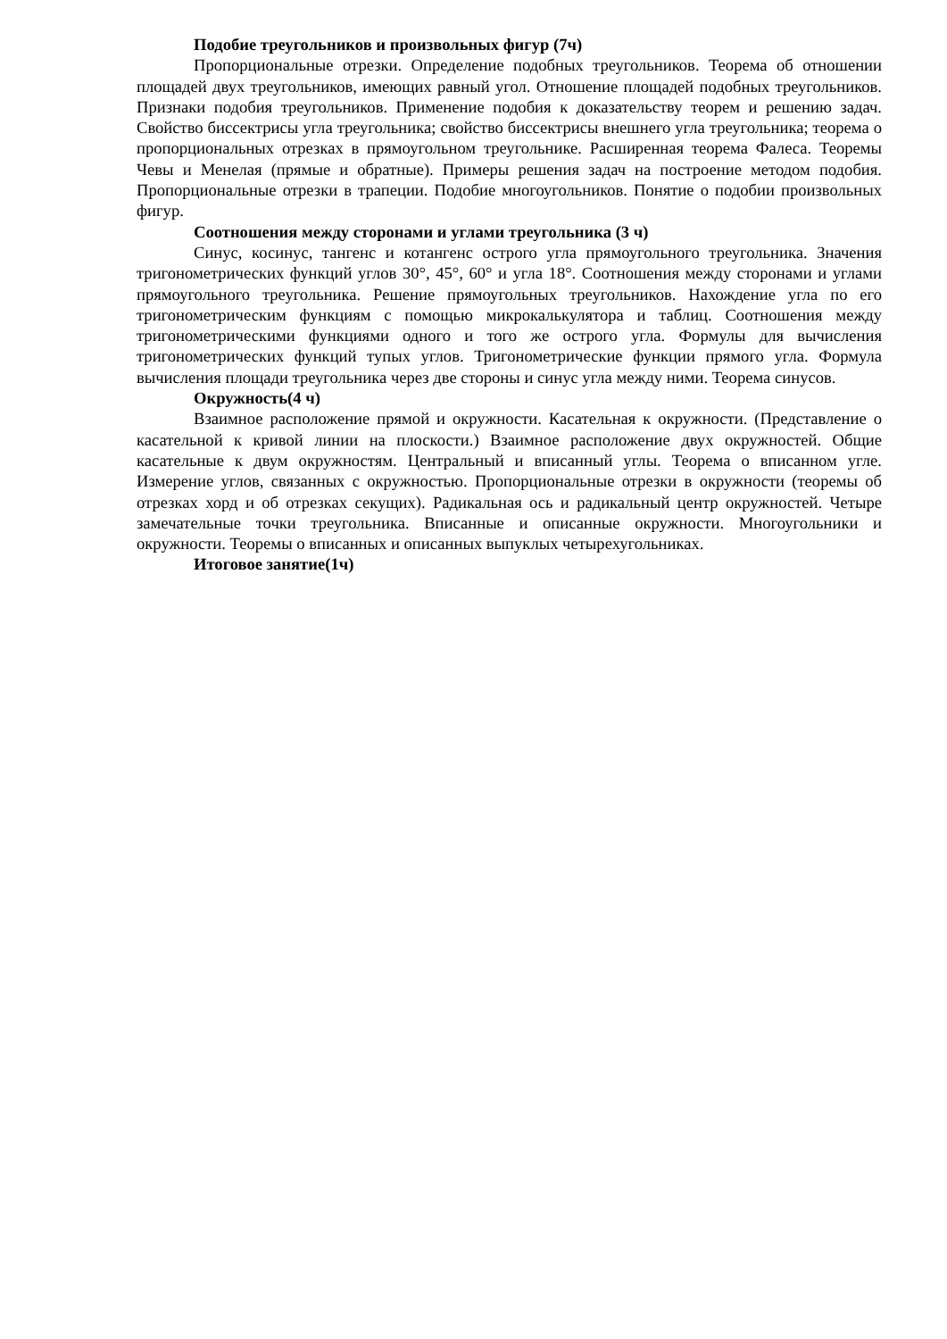Подобие треугольников и произвольных фигур (7ч)
Пропорциональные отрезки. Определение подобных треугольников. Теорема об отношении площадей двух треугольников, имеющих равный угол. Отношение площадей подобных треугольников. Признаки подобия треугольников. Применение подобия к доказательству теорем и решению задач. Свойство биссектрисы угла треугольника; свойство биссектрисы внешнего угла треугольника; теорема о пропорциональных отрезках в прямоугольном треугольнике. Расширенная теорема Фалеса. Теоремы Чевы и Менелая (прямые и обратные). Примеры решения задач на построение методом подобия. Пропорциональные отрезки в трапеции. Подобие многоугольников. Понятие о подобии произвольных фигур.
Соотношения между сторонами и углами треугольника (3 ч)
Синус, косинус, тангенс и котангенс острого угла прямоугольного треугольника. Значения тригонометрических функций углов 30°, 45°, 60° и угла 18°. Соотношения между сторонами и углами прямоугольного треугольника. Решение прямоугольных треугольников. Нахождение угла по его тригонометрическим функциям с помощью микрокалькулятора и таблиц. Соотношения между тригонометрическими функциями одного и того же острого угла. Формулы для вычисления тригонометрических функций тупых углов. Тригонометрические функции прямого угла. Формула вычисления площади треугольника через две стороны и синус угла между ними. Теорема синусов.
Окружность(4 ч)
Взаимное расположение прямой и окружности. Касательная к окружности. (Представление о касательной к кривой линии на плоскости.) Взаимное расположение двух окружностей. Общие касательные к двум окружностям. Центральный и вписанный углы. Теорема о вписанном угле. Измерение углов, связанных с окружностью. Пропорциональные отрезки в окружности (теоремы об отрезках хорд и об отрезках секущих). Радикальная ось и радикальный центр окружностей. Четыре замечательные точки треугольника. Вписанные и описанные окружности. Многоугольники и окружности. Теоремы о вписанных и описанных выпуклых четырехугольниках.
Итоговое занятие(1ч)